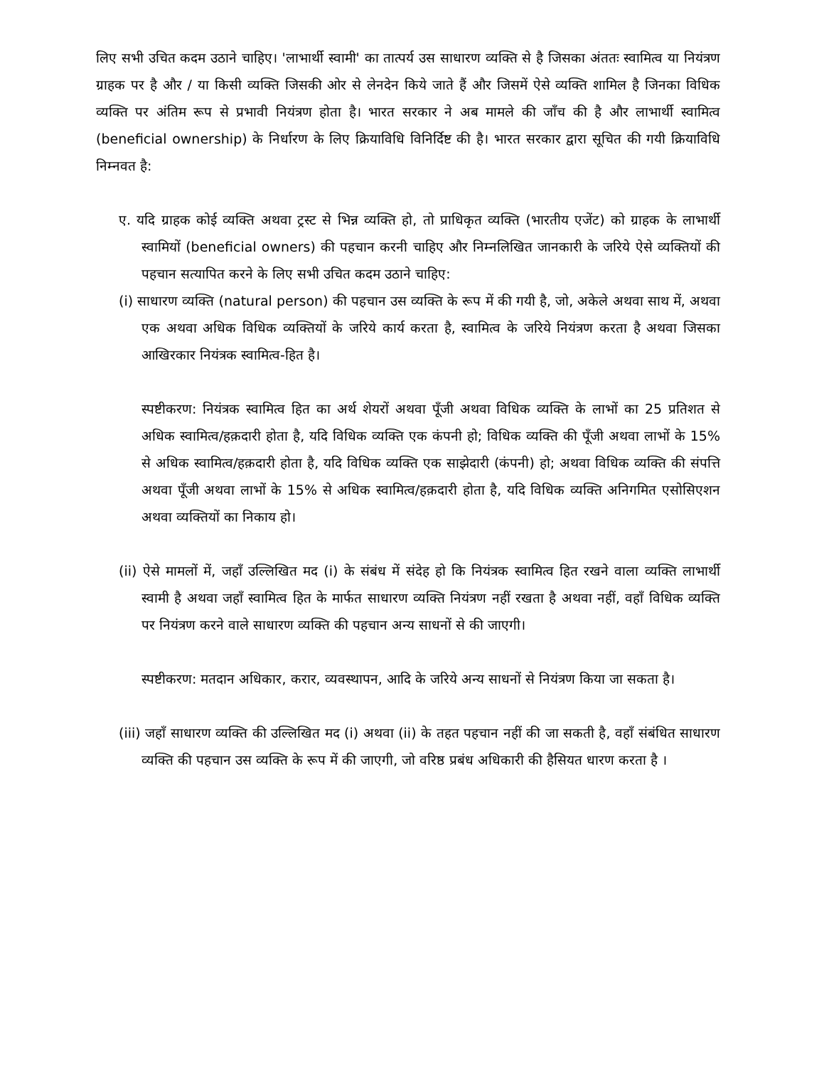लिए सभी उचित कदम उठाने चाहिए। 'लाभार्थी स्वामी' का तात्पर्य उस साधारण व्यक्ति से है जिसका अंततः स्वामित्व या नियंत्रण ग्राहक पर है और / या किसी व्यक्ति जिसकी ओर से लेनदेन किये जाते हैं और जिसमें ऐसे व्यक्ति शामिल है जिनका विधिक व्यक्ति पर अंतिम रूप से प्रभावी नियंत्रण होता है। भारत सरकार ने अब मामले की जाँच की है और लाभार्थी स्वामित्व (beneficial ownership) के निर्धारण के लिए क्रियाविधि विनिर्दिष्ट की है। भारत सरकार द्वारा सूचित की गयी क्रियाविधि निम्नवत है:
ए. यदि ग्राहक कोई व्यक्ति अथवा ट्रस्ट से भिन्न व्यक्ति हो, तो प्राधिकृत व्यक्ति (भारतीय एजेंट) को ग्राहक के लाभार्थी स्वामियों (beneficial owners) की पहचान करनी चाहिए और निम्नलिखित जानकारी के जरिये ऐसे व्यक्तियों की पहचान सत्यापित करने के लिए सभी उचित कदम उठाने चाहिए:
(i) साधारण व्यक्ति (natural person) की पहचान उस व्यक्ति के रूप में की गयी है, जो, अकेले अथवा साथ में, अथवा एक अथवा अधिक विधिक व्यक्तियों के जरिये कार्य करता है, स्वामित्व के जरिये नियंत्रण करता है अथवा जिसका आखिरकार नियंत्रक स्वामित्व-हित है।
स्पष्टीकरण: नियंत्रक स्वामित्व हित का अर्थ शेयरों अथवा पूँजी अथवा विधिक व्यक्ति के लाभों का 25 प्रतिशत से अधिक स्वामित्व/हक़दारी होता है, यदि विधिक व्यक्ति एक कंपनी हो; विधिक व्यक्ति की पूँजी अथवा लाभों के 15% से अधिक स्वामित्व/हक़दारी होता है, यदि विधिक व्यक्ति एक साझेदारी (कंपनी) हो; अथवा विधिक व्यक्ति की संपत्ति अथवा पूँजी अथवा लाभों के 15% से अधिक स्वामित्व/हक़दारी होता है, यदि विधिक व्यक्ति अनिगमित एसोसिएशन अथवा व्यक्तियों का निकाय हो।
(ii) ऐसे मामलों में, जहाँ उल्लिखित मद (i) के संबंध में संदेह हो कि नियंत्रक स्वामित्व हित रखने वाला व्यक्ति लाभार्थी स्वामी है अथवा जहाँ स्वामित्व हित के मार्फत साधारण व्यक्ति नियंत्रण नहीं रखता है अथवा नहीं, वहाँ विधिक व्यक्ति पर नियंत्रण करने वाले साधारण व्यक्ति की पहचान अन्य साधनों से की जाएगी।
स्पष्टीकरण: मतदान अधिकार, करार, व्यवस्थापन, आदि के जरिये अन्य साधनों से नियंत्रण किया जा सकता है।
(iii) जहाँ साधारण व्यक्ति की उल्लिखित मद (i) अथवा (ii) के तहत पहचान नहीं की जा सकती है, वहाँ संबंधित साधारण व्यक्ति की पहचान उस व्यक्ति के रूप में की जाएगी, जो वरिष्ठ प्रबंध अधिकारी की हैसियत धारण करता है ।